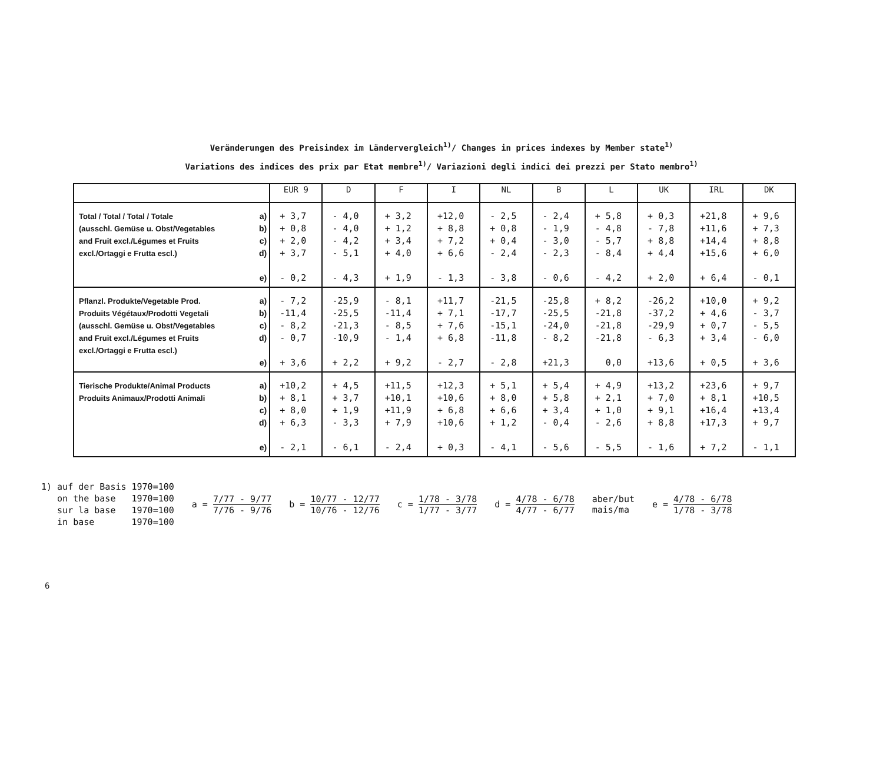Veränderungen des Preisindex im Ländervergleich<sup>1)</sup>/ Changes in prices indexes by Member state<sup>1)</sup>
Variations des indices des prix par Etat membre<sup>1)</sup>/ Variazioni degli indici dei prezzi per Stato membro<sup>1)</sup>
| | | EUR 9 | D | F | I | NL | B | L | UK | IRL | DK |
| --- | --- | --- | --- | --- | --- | --- | --- | --- | --- | --- | --- |
| Total / Total / Total / Totale (ausschl. Gemüse u. Obst/Vegetables and Fruit excl./Légumes et Fruits excl./Ortaggi e Frutta escl.) | a) b) c) d) e) | + 3,7 + 0,8 + 2,0 + 3,7 - 0,2 | - 4,0 - 4,0 - 4,2 - 5,1 - 4,3 | + 3,2 + 1,2 + 3,4 + 4,0 + 1,9 | +12,0 + 8,8 + 7,2 + 6,6 - 1,3 | - 2,5 + 0,8 + 0,4 - 2,4 - 3,8 | - 2,4 - 1,9 - 3,0 - 2,3 - 0,6 | + 5,8 - 4,8 - 5,7 - 8,4 - 4,2 | + 0,3 - 7,8 + 8,8 + 4,4 + 2,0 | +21,8 +11,6 +14,4 +15,6 + 6,4 | + 9,6 + 7,3 + 8,8 + 6,0 - 0,1 |
| Pflanzl. Produkte/Vegetable Prod. Produits Végétaux/Prodotti Vegetali (ausschl. Gemüse u. Obst/Vegetables and Fruit excl./Légumes et Fruits excl./Ortaggi e Frutta escl.) | a) b) c) d) e) | - 7,2 -11,4 - 8,2 - 0,7 + 3,6 | -25,9 -25,5 -21,3 -10,9 + 2,2 | - 8,1 -11,4 - 8,5 - 1,4 + 9,2 | +11,7 + 7,1 + 7,6 + 6,8 - 2,7 | -21,5 -17,7 -15,1 -11,8 - 2,8 | -25,8 -25,5 -24,0 - 8,2 +21,3 | + 8,2 -21,8 -21,8 -21,8 0,0 | -26,2 -37,2 -29,9 - 6,3 +13,6 | +10,0 + 4,6 + 0,7 + 3,4 + 0,5 | + 9,2 - 3,7 - 5,5 - 6,0 + 3,6 |
| Tierische Produkte/Animal Products Produits Animaux/Prodotti Animali | a) b) c) d) e) | +10,2 + 8,1 + 8,0 + 6,3 - 2,1 | + 4,5 + 3,7 + 1,9 - 3,3 - 6,1 | +11,5 +10,1 +11,9 + 7,9 - 2,4 | +12,3 +10,6 + 6,8 +10,6 + 0,3 | + 5,1 + 8,0 + 6,6 + 1,2 - 4,1 | + 5,4 + 5,8 + 3,4 - 0,4 - 5,6 | + 4,9 + 2,1 + 1,0 - 2,6 - 5,5 | +13,2 + 7,0 + 9,1 + 8,8 - 1,6 | +23,6 + 8,1 +16,4 +17,3 + 7,2 | + 9,7 +10,5 +13,4 + 9,7 - 1,1 |
1) auf der Basis 1970=100
on the base 1970=100
sur la base 1970=100
in base 1970=100
a = 7/77 - 9/77 7/76 - 9/76 b = 10/77 - 12/77 10/76 - 12/76
c = 1/78 - 3/78 1/77 - 3/77 d = 4/78 - 6/78 4/77 - 6/77
aber/but
mais/ma
e = 4/78 - 6/78 1/78 - 3/78
6